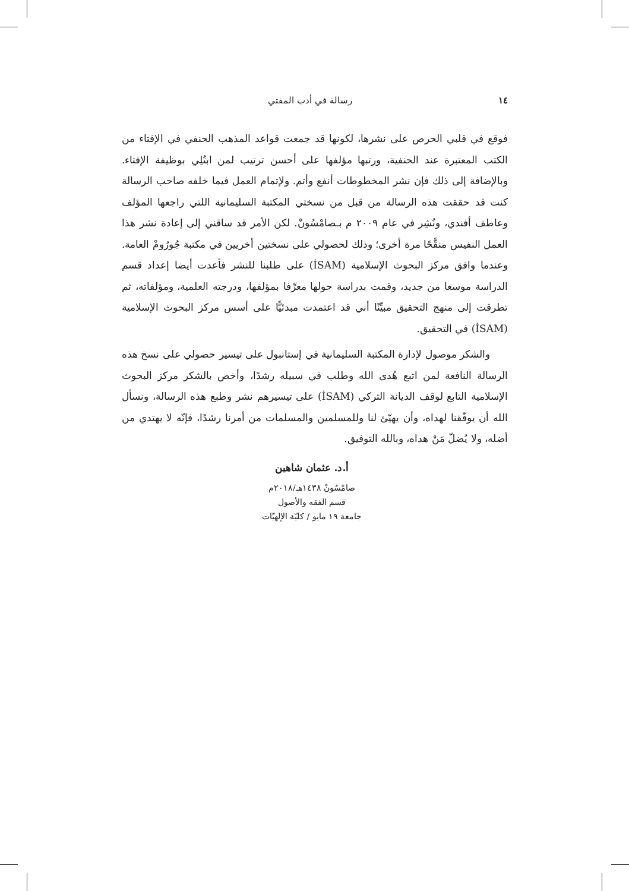١٤ رسالة في أدب المفتي
فوقع في قلبي الحرص على نشرها، لكونها قد جمعت قواعد المذهب الحنفي في الإفتاء من الكتب المعتبرة عند الحنفية، ورتبها مؤلفها على أحسن ترتيب لمن ابتُلِي بوظيفة الإفتاء. وبالإضافة إلى ذلك فإن نشر المخطوطات أنفع وأتم. ولإتمام العمل فيما خلفه صاحب الرسالة كنت قد حققت هذه الرسالة من قبل من نسختي المكتبة السليمانية اللتي راجعها المؤلف وعاطف أفندي، ونُشِر في عام ٢٠٠٩ م بـصامْسُونْ. لكن الأمر قد ساقني إلى إعادة نشر هذا العمل النفيس منقَّحًا مرة أخرى؛ وذلك لحصولي على نسختين أخريين في مكتبة جُورُومْ العامة. وعندما وافق مركز البحوث الإسلامية (İSAM) على طلبنا للنشر فأعدت أيضا إعداد قسم الدراسة موسعا من جديد، وقمت بدراسة حولها معرِّفا بمؤلفها، ودرجته العلمية، ومؤلفاته، ثم تطرقت إلى منهج التحقيق مبيِّنًا أني قد اعتمدت مبدئيًّا على أسس مركز البحوث الإسلامية (İSAM) في التحقيق.
والشكر موصول لإدارة المكتبة السليمانية في إستانبول على تيسير حصولي على نسخ هذه الرسالة النافعة لمن اتبع هُدى الله وطلب في سبيله رشدًا، وأخص بالشكر مركز البحوث الإسلامية التابع لوقف الديانة التركي (İSAM) على تيسيرهم نشر وطبع هذه الرسالة، ونسأل الله أن يوفّقنا لهداه، وأن يهيّئ لنا وللمسلمين والمسلمات من أمرنا رشدًا، فإنّه لا يهتدي من أضله، ولا يُضلّ مَنْ هداه، وبالله التوفيق.
أ.د. عثمان شاهين
صامْسُونْ ١٤٣٨هـ/٢٠١٨م
قسم الفقه والأصول
جامعة ١٩ مايو / كليّة الإلهيّات